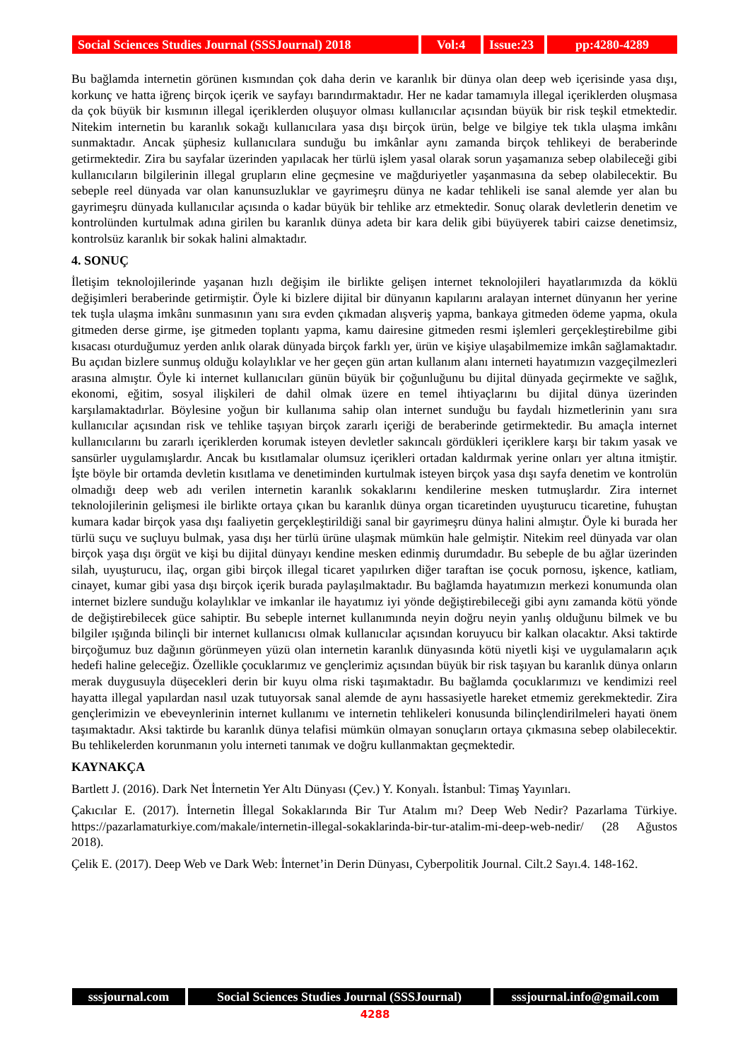Social Sciences Studies Journal (SSSJournal) 2018
Vol:4 Issue:23
pp:4280-4289
Bu bağlamda internetin görünen kısmından çok daha derin ve karanlık bir dünya olan deep web içerisinde yasa dışı, korkunç ve hatta iğrenç birçok içerik ve sayfayı barındırmaktadır. Her ne kadar tamamıyla illegal içeriklerden oluşmasa da çok büyük bir kısmının illegal içeriklerden oluşuyor olması kullanıcılar açısından büyük bir risk teşkil etmektedir. Nitekim internetin bu karanlık sokağı kullanıcılara yasa dışı birçok ürün, belge ve bilgiye tek tıkla ulaşma imkânı sunmaktadır. Ancak şüphesiz kullanıcılara sunduğu bu imkânlar aynı zamanda birçok tehlikeyi de beraberinde getirmektedir. Zira bu sayfalar üzerinden yapılacak her türlü işlem yasal olarak sorun yaşamanıza sebep olabileceği gibi kullanıcıların bilgilerinin illegal grupların eline geçmesine ve mağduriyetler yaşanmasına da sebep olabilecektir. Bu sebeple reel dünyada var olan kanunsuzluklar ve gayrimeşru dünya ne kadar tehlikeli ise sanal alemde yer alan bu gayrimeşru dünyada kullanıcılar açısında o kadar büyük bir tehlike arz etmektedir. Sonuç olarak devletlerin denetim ve kontrolünden kurtulmak adına girilen bu karanlık dünya adeta bir kara delik gibi büyüyerek tabiri caizse denetimsiz, kontrolsüz karanlık bir sokak halini almaktadır.
4. SONUÇ
İletişim teknolojilerinde yaşanan hızlı değişim ile birlikte gelişen internet teknolojileri hayatlarımızda da köklü değişimleri beraberinde getirmiştir. Öyle ki bizlere dijital bir dünyanın kapılarını aralayan internet dünyanın her yerine tek tuşla ulaşma imkânı sunmasının yanı sıra evden çıkmadan alışveriş yapma, bankaya gitmeden ödeme yapma, okula gitmeden derse girme, işe gitmeden toplantı yapma, kamu dairesine gitmeden resmi işlemleri gerçekleştirebilme gibi kısacası oturduğumuz yerden anlık olarak dünyada birçok farklı yer, ürün ve kişiye ulaşabilmemize imkân sağlamaktadır. Bu açıdan bizlere sunmuş olduğu kolaylıklar ve her geçen gün artan kullanım alanı interneti hayatımızın vazgeçilmezleri arasına almıştır. Öyle ki internet kullanıcıları günün büyük bir çoğunluğunu bu dijital dünyada geçirmekte ve sağlık, ekonomi, eğitim, sosyal ilişkileri de dahil olmak üzere en temel ihtiyaçlarını bu dijital dünya üzerinden karşılamaktadırlar. Böylesine yoğun bir kullanıma sahip olan internet sunduğu bu faydalı hizmetlerinin yanı sıra kullanıcılar açısından risk ve tehlike taşıyan birçok zararlı içeriği de beraberinde getirmektedir. Bu amaçla internet kullanıcılarını bu zararlı içeriklerden korumak isteyen devletler sakıncalı gördükleri içeriklere karşı bir takım yasak ve sansürler uygulamışlardır. Ancak bu kısıtlamalar olumsuz içerikleri ortadan kaldırmak yerine onları yer altına itmiştir. İşte böyle bir ortamda devletin kısıtlama ve denetiminden kurtulmak isteyen birçok yasa dışı sayfa denetim ve kontrolün olmadığı deep web adı verilen internetin karanlık sokaklarını kendilerine mesken tutmuşlardır. Zira internet teknolojilerinin gelişmesi ile birlikte ortaya çıkan bu karanlık dünya organ ticaretinden uyuşturucu ticaretine, fuhuştan kumara kadar birçok yasa dışı faaliyetin gerçekleştirildiği sanal bir gayrimeşru dünya halini almıştır. Öyle ki burada her türlü suçu ve suçluyu bulmak, yasa dışı her türlü ürüne ulaşmak mümkün hale gelmiştir. Nitekim reel dünyada var olan birçok yaşa dışı örgüt ve kişi bu dijital dünyayı kendine mesken edinmiş durumdadır. Bu sebeple de bu ağlar üzerinden silah, uyuşturucu, ilaç, organ gibi birçok illegal ticaret yapılırken diğer taraftan ise çocuk pornosu, işkence, katliam, cinayet, kumar gibi yasa dışı birçok içerik burada paylaşılmaktadır. Bu bağlamda hayatımızın merkezi konumunda olan internet bizlere sunduğu kolaylıklar ve imkanlar ile hayatımız iyi yönde değiştirebileceği gibi aynı zamanda kötü yönde de değiştirebilecek güce sahiptir. Bu sebeple internet kullanımında neyin doğru neyin yanlış olduğunu bilmek ve bu bilgiler ışığında bilinçli bir internet kullanıcısı olmak kullanıcılar açısından koruyucu bir kalkan olacaktır. Aksi taktirde birçoğumuz buz dağının görünmeyen yüzü olan internetin karanlık dünyasında kötü niyetli kişi ve uygulamaların açık hedefi haline geleceğiz. Özellikle çocuklarımız ve gençlerimiz açısından büyük bir risk taşıyan bu karanlık dünya onların merak duygusuyla düşecekleri derin bir kuyu olma riski taşımaktadır. Bu bağlamda çocuklarımızı ve kendimizi reel hayatta illegal yapılardan nasıl uzak tutuyorsak sanal alemde de aynı hassasiyetle hareket etmemiz gerekmektedir. Zira gençlerimizin ve ebeveynlerinin internet kullanımı ve internetin tehlikeleri konusunda bilinçlendirilmeleri hayati önem taşımaktadır. Aksi taktirde bu karanlık dünya telafisi mümkün olmayan sonuçların ortaya çıkmasına sebep olabilecektir. Bu tehlikelerden korunmanın yolu interneti tanımak ve doğru kullanmaktan geçmektedir.
KAYNAKÇA
Bartlett J. (2016). Dark Net İnternetin Yer Altı Dünyası (Çev.) Y. Konyalı. İstanbul: Timaş Yayınları.
Çakıcılar E. (2017). İnternetin İllegal Sokaklarında Bir Tur Atalım mı? Deep Web Nedir? Pazarlama Türkiye. https://pazarlamaturkiye.com/makale/internetin-illegal-sokaklarinda-bir-tur-atalim-mi-deep-web-nedir/ (28 Ağustos 2018).
Çelik E. (2017). Deep Web ve Dark Web: İnternet’in Derin Dünyası, Cyberpolitik Journal. Cilt.2 Sayı.4. 148-162.
sssjournal.com Social Sciences Studies Journal (SSSJournal)
sssjournal.info@gmail.com
4288